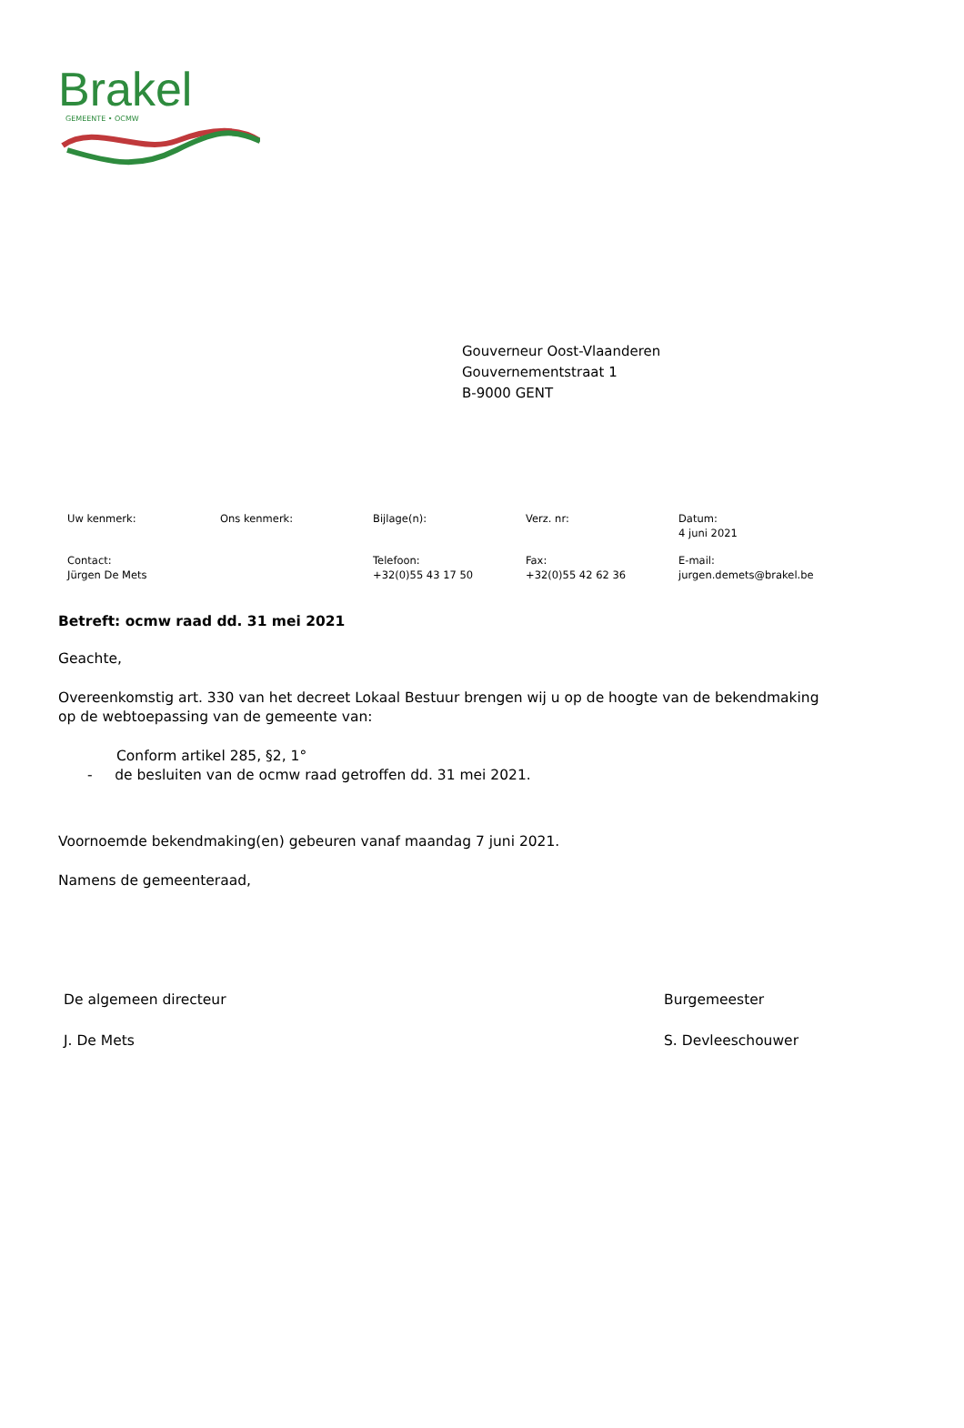Brakel
GEMEENTE • OCMW
Gouverneur Oost-Vlaanderen
Gouvernementstraat 1
B-9000 GENT
| Uw kenmerk: | Ons kenmerk: | Bijlage(n): | Verz. nr: | Datum: 4 juni 2021 |
| Contact: Jürgen De Mets | | Telefoon: +32(0)55 43 17 50 | Fax: +32(0)55 42 62 36 | E-mail: jurgen.demets@brakel.be |
Betreft: ocmw raad dd. 31 mei 2021
Geachte,
Overeenkomstig art. 330 van het decreet Lokaal Bestuur brengen wij u op de hoogte van de bekendmaking op de webtoepassing van de gemeente van:
Conform artikel 285, §2, 1°
- de besluiten van de ocmw raad getroffen dd. 31 mei 2021.
Voornoemde bekendmaking(en) gebeuren vanaf maandag 7 juni 2021.
Namens de gemeenteraad,
De algemeen directeur
J. De Mets
Burgemeester
S. Devleeschouwer